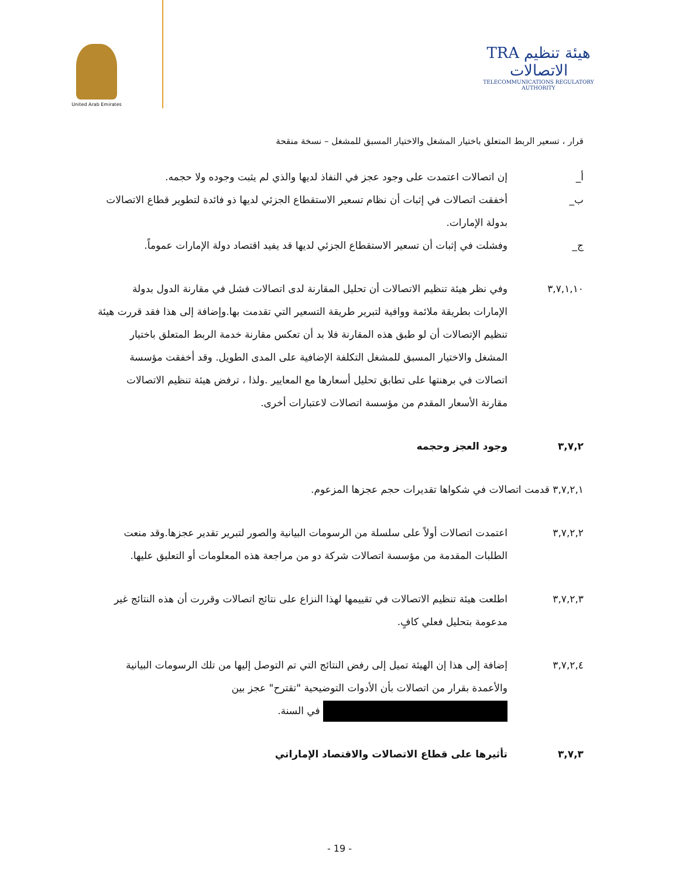TRA هيئة تنظيم الاتصالات
TELECOMMUNICATIONS REGULATORY AUTHORITY
United Arab Emirates
قرار ، تسعير الربط المتعلق باختيار المشغل والاختيار المسبق للمشغل – نسخة منقحة
أ_ إن اتصالات اعتمدت على وجود عجز في النفاذ لديها والذي لم يثبت وجوده ولا حجمه.
ب_ أخفقت اتصالات في إثبات أن نظام تسعير الاستقطاع الجزئي لديها ذو فائدة لتطوير قطاع الاتصالات بدولة الإمارات.
ج_ وفشلت في إثبات أن تسعير الاستقطاع الجزئي لديها قد يفيد اقتصاد دولة الإمارات عموماً.
٣,٧,١,١٠ وفي نظر هيئة تنظيم الاتصالات أن تحليل المقارنة لدى اتصالات فشل في مقارنة الدول بدولة الإمارات بطريقة ملائمة ووافية لتبرير طريقة التسعير التي تقدمت بها.وإضافة إلى هذا فقد قررت هيئة تنظيم الإتصالات أن لو طبق هذه المقارنة فلا بد أن تعكس مقارنة خدمة الربط المتعلق باختيار المشغل والاختيار المسبق للمشغل التكلفة الإضافية على المدى الطويل. وقد أخفقت مؤسسة اتصالات في برهنتها على تطابق تحليل أسعارها مع المعايير .ولذا ، ترفض هيئة تنظيم الاتصالات مقارنة الأسعار المقدم من مؤسسة اتصالات لاعتبارات أخرى.
٣,٧,٢ وجود العجز وحجمه
٣,٧,٢,١ قدمت اتصالات في شكواها تقديرات حجم عجزها المزعوم.
٣,٧,٢,٢ اعتمدت اتصالات أولاً على سلسلة من الرسومات البيانية والصور لتبرير تقدير عجزها.وقد منعت الطلبات المقدمة من مؤسسة اتصالات شركة دو من مراجعة هذه المعلومات أو التعليق عليها.
٣,٧,٢,٣ اطلعت هيئة تنظيم الاتصالات في تقييمها لهذا النزاع على نتائج اتصالات وقررت أن هذه النتائج غير مدعومة بتحليل فعلي كافٍ.
٣,٧,٢,٤ إضافة إلى هذا إن الهيئة تميل إلى رفض النتائج التي تم التوصل إليها من تلك الرسومات البيانية والأعمدة بقرار من اتصالات بأن الأدوات التوضيحية "تقترح" عجز بين في السنة.
٣,٧,٣ تأثيرها على قطاع الاتصالات والاقتصاد الإماراتي
- 19 -